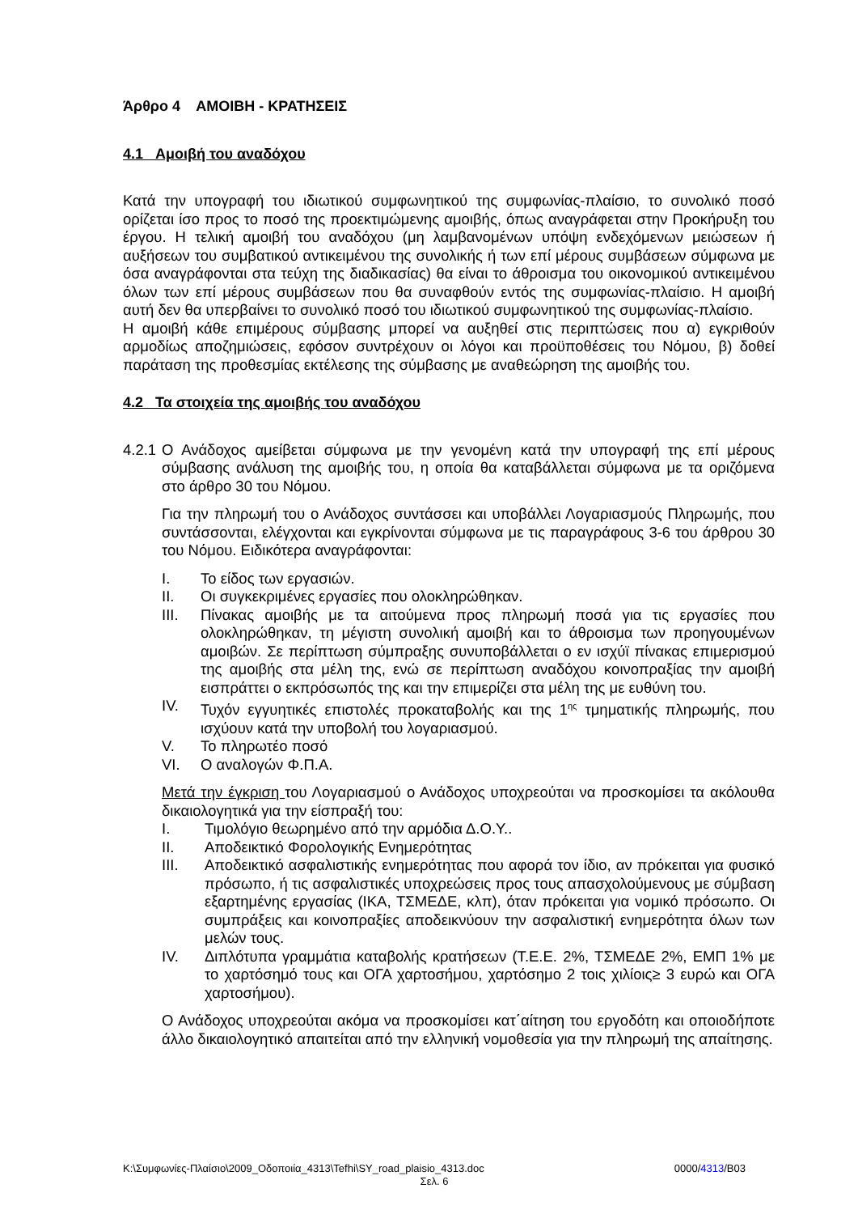Άρθρο 4 ΑΜΟΙΒΗ - ΚΡΑΤΗΣΕΙΣ
4.1 Αμοιβή του αναδόχου
Κατά την υπογραφή του ιδιωτικού συμφωνητικού της συμφωνίας-πλαίσιο, το συνολικό ποσό ορίζεται ίσο προς το ποσό της προεκτιμώμενης αμοιβής, όπως αναγράφεται στην Προκήρυξη του έργου. Η τελική αμοιβή του αναδόχου (μη λαμβανομένων υπόψη ενδεχόμενων μειώσεων ή αυξήσεων του συμβατικού αντικειμένου της συνολικής ή των επί μέρους συμβάσεων σύμφωνα με όσα αναγράφονται στα τεύχη της διαδικασίας) θα είναι το άθροισμα του οικονομικού αντικειμένου όλων των επί μέρους συμβάσεων που θα συναφθούν εντός της συμφωνίας-πλαίσιο. Η αμοιβή αυτή δεν θα υπερβαίνει το συνολικό ποσό του ιδιωτικού συμφωνητικού της συμφωνίας-πλαίσιο.
Η αμοιβή κάθε επιμέρους σύμβασης μπορεί να αυξηθεί στις περιπτώσεις που α) εγκριθούν αρμοδίως αποζημιώσεις, εφόσον συντρέχουν οι λόγοι και προϋποθέσεις του Νόμου, β) δοθεί παράταση της προθεσμίας εκτέλεσης της σύμβασης με αναθεώρηση της αμοιβής του.
4.2 Τα στοιχεία της αμοιβής του αναδόχου
4.2.1 Ο Ανάδοχος αμείβεται σύμφωνα με την γενομένη κατά την υπογραφή της επί μέρους σύμβασης ανάλυση της αμοιβής του, η οποία θα καταβάλλεται σύμφωνα με τα οριζόμενα στο άρθρο 30 του Νόμου.
Για την πληρωμή του ο Ανάδοχος συντάσσει και υποβάλλει Λογαριασμούς Πληρωμής, που συντάσσονται, ελέγχονται και εγκρίνονται σύμφωνα με τις παραγράφους 3-6 του άρθρου 30 του Νόμου. Ειδικότερα αναγράφονται:
I. Το είδος των εργασιών.
II. Οι συγκεκριμένες εργασίες που ολοκληρώθηκαν.
III. Πίνακας αμοιβής με τα αιτούμενα προς πληρωμή ποσά για τις εργασίες που ολοκληρώθηκαν, τη μέγιστη συνολική αμοιβή και το άθροισμα των προηγουμένων αμοιβών. Σε περίπτωση σύμπραξης συνυποβάλλεται ο εν ισχύϊ πίνακας επιμερισμού της αμοιβής στα μέλη της, ενώ σε περίπτωση αναδόχου κοινοπραξίας την αμοιβή εισπράττει ο εκπρόσωπός της και την επιμερίζει στα μέλη της με ευθύνη του.
IV. Τυχόν εγγυητικές επιστολές προκαταβολής και της 1<sup>ης</sup> τμηματικής πληρωμής, που ισχύουν κατά την υποβολή του λογαριασμού.
V. Το πληρωτέο ποσό
VI. Ο αναλογών Φ.Π.Α.
Μετά την έγκριση του Λογαριασμού ο Ανάδοχος υποχρεούται να προσκομίσει τα ακόλουθα δικαιολογητικά για την είσπραξή του:
I. Τιμολόγιο θεωρημένο από την αρμόδια Δ.Ο.Υ..
II. Αποδεικτικό Φορολογικής Ενημερότητας
III. Αποδεικτικό ασφαλιστικής ενημερότητας που αφορά τον ίδιο, αν πρόκειται για φυσικό πρόσωπο, ή τις ασφαλιστικές υποχρεώσεις προς τους απασχολούμενους με σύμβαση εξαρτημένης εργασίας (ΙΚΑ, ΤΣΜΕΔΕ, κλπ), όταν πρόκειται για νομικό πρόσωπο. Οι συμπράξεις και κοινοπραξίες αποδεικνύουν την ασφαλιστική ενημερότητα όλων των μελών τους.
IV. Διπλότυπα γραμμάτια καταβολής κρατήσεων (Τ.Ε.Ε. 2%, ΤΣΜΕΔΕ 2%, ΕΜΠ 1% με το χαρτόσημό τους και ΟΓΑ χαρτοσήμου, χαρτόσημο 2 τοις χιλίοις≥ 3 ευρώ και ΟΓΑ χαρτοσήμου).
Ο Ανάδοχος υποχρεούται ακόμα να προσκομίσει κατ΄αίτηση του εργοδότη και οποιοδήποτε άλλο δικαιολογητικό απαιτείται από την ελληνική νομοθεσία για την πληρωμή της απαίτησης.
K:\Συμφωνίες-Πλαίσιο\2009_Οδοποιία_4313\Tefhi\SY_road_plaisio_4313.doc 0000/4313/B03
Σελ. 6